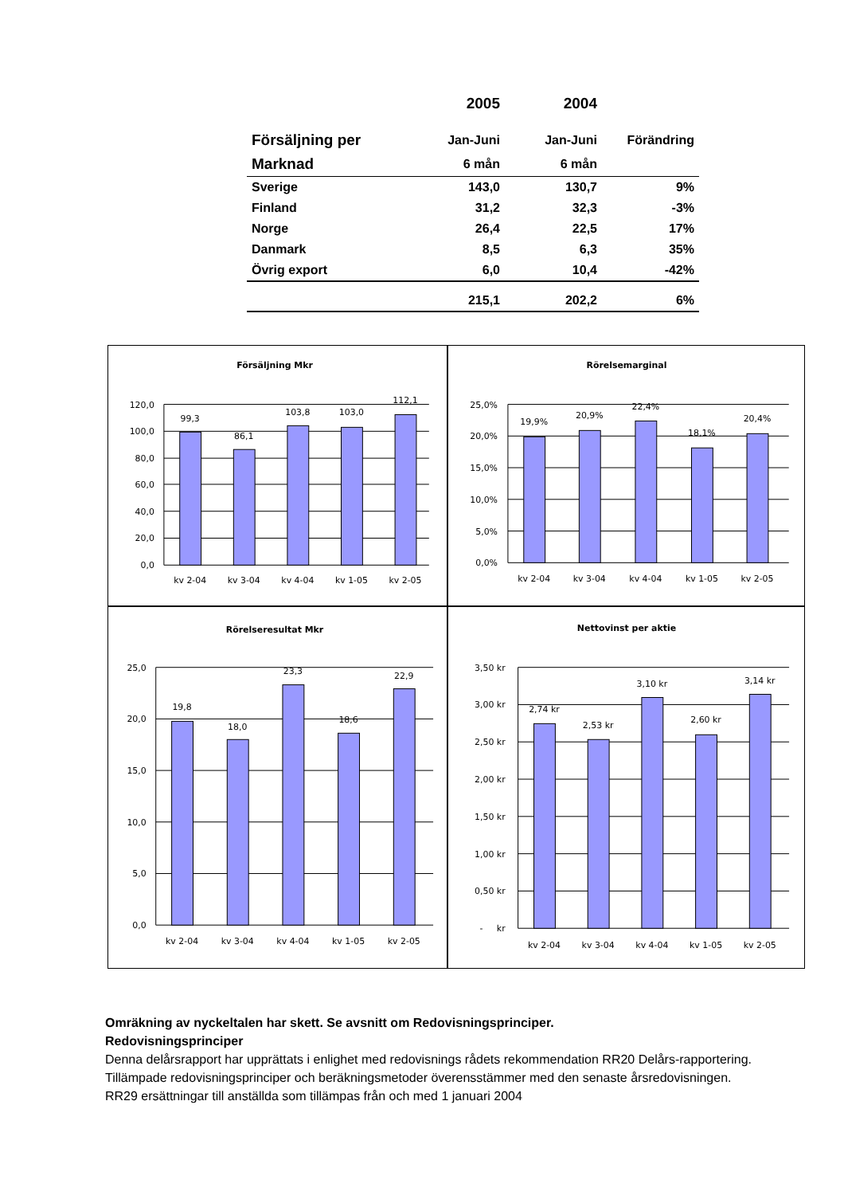| | 2005 | 2004 | |
| --- | --- | --- | --- |
| Försäljning per | Jan-Juni | Jan-Juni | Förändring |
| Marknad | 6 mån | 6 mån | |
| Sverige | 143,0 | 130,7 | 9% |
| Finland | 31,2 | 32,3 | -3% |
| Norge | 26,4 | 22,5 | 17% |
| Danmark | 8,5 | 6,3 | 35% |
| Övrig export | 6,0 | 10,4 | -42% |
| | 215,1 | 202,2 | 6% |
Försäljning Mkr
120,0
100,0
80,0
60,0
40,0
20,0
0,0
99,3
86,1
103,8
103,0
112,1
kv 2-04
kv 3-04
kv 4-04
kv 1-05
kv 2-05
Rörelsemarginal
25,0%
20,0%
15,0%
10,0%
5,0%
0,0%
19,9%
20,9%
22,4%
18,1%
20,4%
kv 2-04
kv 3-04
kv 4-04
kv 1-05
kv 2-05
Rörelseresultat Mkr
25,0
20,0
15,0
10,0
5,0
0,0
19,8
18,0
23,3
18,6
22,9
kv 2-04
kv 3-04
kv 4-04
kv 1-05
kv 2-05
Nettovinst per aktie
3,50 kr
3,00 kr
2,50 kr
2,00 kr
1,50 kr
1,00 kr
0,50 kr
- kr
2,74 kr
2,53 kr
3,10 kr
2,60 kr
3,14 kr
kv 2-04
kv 3-04
kv 4-04
kv 1-05
kv 2-05
Omräkning av nyckeltalen har skett. Se avsnitt om Redovisningsprinciper.
Redovisningsprinciper
Denna delårsrapport har upprättats i enlighet med redovisnings rådets rekommendation RR20 Delårs-rapportering. Tillämpade redovisningsprinciper och beräkningsmetoder överensstämmer med den senaste årsredovisningen. RR29 ersättningar till anställda som tillämpas från och med 1 januari 2004